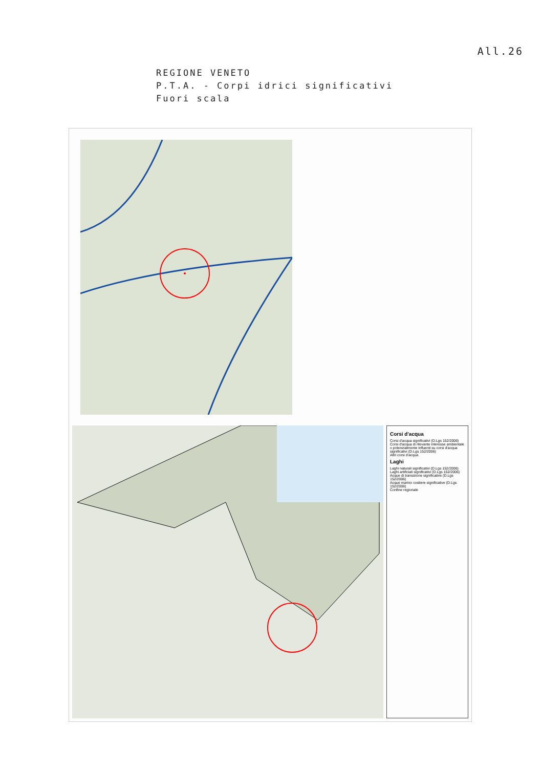All.26
REGIONE VENETO
P.T.A. - Corpi idrici significativi
Fuori scala
Corsi d'acqua
Corsi d'acqua significativi (D.Lgs 152/2006)
Corsi d'acqua di rilevante interesse ambientale o potenzialmente influenti su corsi d'acqua significativi (D.Lgs 152/2006)
Altri corsi d'acqua
Laghi
Laghi naturali significativi (D.Lgs 152/2006)
Laghi artificiali significativi (D.Lgs 152/2006)
Acque di transizione significative (D.Lgs 152/2006)
Acque marino costiere significative (D.Lgs 152/2006)
Confine regionale